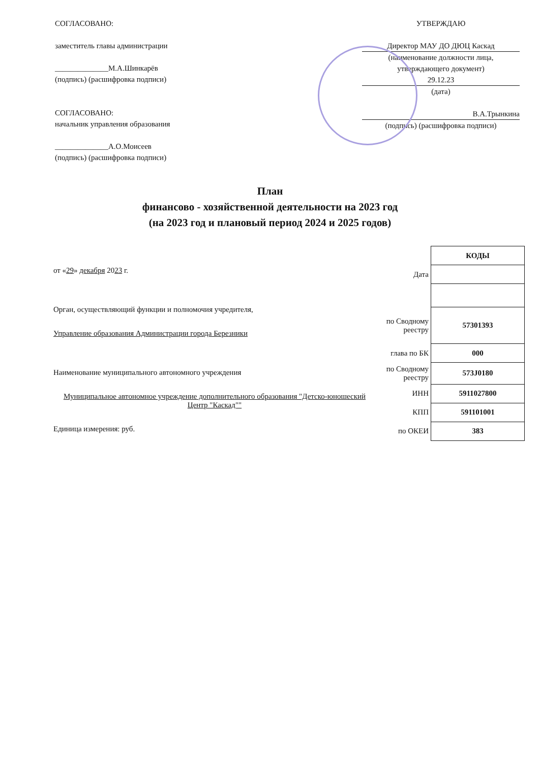СОГЛАСОВАНО:
заместитель главы администрации
______________М.А.Шинкарёв
(подпись) (расшифровка подписи)
СОГЛАСОВАНО:
начальник управления образования
______________А.О.Моисеев
(подпись) (расшифровка подписи)
УТВЕРЖДАЮ
Директор МАУ ДО ДЮЦ Каскад
(наименование должности лица, утверждающего документ)
29.12.23
(дата)
В.А.Трынкина
(подпись) (расшифровка подписи)
План
финансово - хозяйственной деятельности на 2023 год
(на 2023 год и плановый период 2024 и 2025 годов)
от «29» декабря 2023 г.
Орган, осуществляющий функции и полномочия учредителя,
Управление образования Администрации города Березники
Наименование муниципального автономного учреждения
Муниципальное автономное учреждение дополнительного образования "Детско-юношеский Центр "Каскад""
Единица измерения: руб.
| | КОДЫ |
| Дата | |
| по Сводному реестру | 57301393 |
| глава по БК | 000 |
| по Сводному реестру | 573J0180 |
| ИНН | 5911027800 |
| КПП | 591101001 |
| по ОКЕИ | 383 |